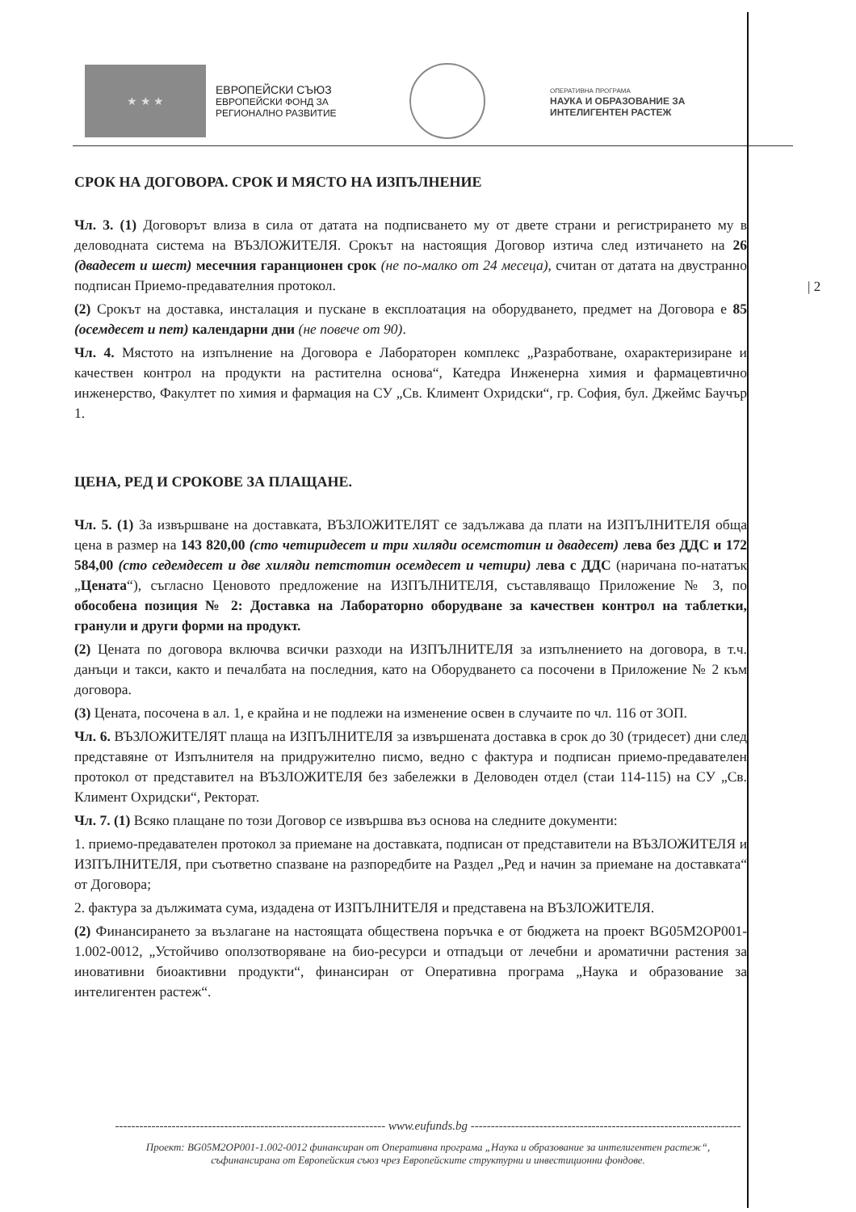★ ★ ★
ЕВРОПЕЙСКИ СЪЮЗ
ЕВРОПЕЙСКИ ФОНД ЗА
РЕГИОНАЛНО РАЗВИТИЕ
ОПЕРАТИВНА ПРОГРАМА
НАУКА И ОБРАЗОВАНИЕ ЗА
ИНТЕЛИГЕНТЕН РАСТЕЖ
| 2
СРОК НА ДОГОВОРА. СРОК И МЯСТО НА ИЗПЪЛНЕНИЕ
Чл. 3. (1) Договорът влиза в сила от датата на подписването му от двете страни и регистрирането му в деловодната система на ВЪЗЛОЖИТЕЛЯ. Срокът на настоящия Договор изтича след изтичането на 26 (двадесет и шест) месечния гаранционен срок (не по-малко от 24 месеца), считан от датата на двустранно подписан Приемо-предавателния протокол.
(2) Срокът на доставка, инсталация и пускане в експлоатация на оборудването, предмет на Договора е 85 (осемдесет и пет) календарни дни (не повече от 90).
Чл. 4. Мястото на изпълнение на Договора е Лабораторен комплекс „Разработване, охарактеризиране и качествен контрол на продукти на растителна основа“, Катедра Инженерна химия и фармацевтично инженерство, Факултет по химия и фармация на СУ „Св. Климент Охридски“, гр. София, бул. Джеймс Баучър 1.
ЦЕНА, РЕД И СРОКОВЕ ЗА ПЛАЩАНЕ.
Чл. 5. (1) За извършване на доставката, ВЪЗЛОЖИТЕЛЯТ се задължава да плати на ИЗПЪЛНИТЕЛЯ обща цена в размер на 143 820,00 (сто четиридесет и три хиляди осемстотин и двадесет) лева без ДДС и 172 584,00 (сто седемдесет и две хиляди петстотин осемдесет и четири) лева с ДДС (наричана по-нататък „Цената“), съгласно Ценовото предложение на ИЗПЪЛНИТЕЛЯ, съставляващо Приложение № 3, по обособена позиция № 2: Доставка на Лабораторно оборудване за качествен контрол на таблетки, гранули и други форми на продукт.
(2) Цената по договора включва всички разходи на ИЗПЪЛНИТЕЛЯ за изпълнението на договора, в т.ч. данъци и такси, както и печалбата на последния, като на Оборудването са посочени в Приложение № 2 към договора.
(3) Цената, посочена в ал. 1, е крайна и не подлежи на изменение освен в случаите по чл. 116 от ЗОП.
Чл. 6. ВЪЗЛОЖИТЕЛЯТ плаща на ИЗПЪЛНИТЕЛЯ за извършената доставка в срок до 30 (тридесет) дни след представяне от Изпълнителя на придружително писмо, ведно с фактура и подписан приемо-предавателен протокол от представител на ВЪЗЛОЖИТЕЛЯ без забележки в Деловоден отдел (стаи 114-115) на СУ „Св. Климент Охридски“, Ректорат.
Чл. 7. (1) Всяко плащане по този Договор се извършва въз основа на следните документи:
1. приемо-предавателен протокол за приемане на доставката, подписан от представители на ВЪЗЛОЖИТЕЛЯ и ИЗПЪЛНИТЕЛЯ, при съответно спазване на разпоредбите на Раздел „Ред и начин за приемане на доставката“ от Договора;
2. фактура за дължимата сума, издадена от ИЗПЪЛНИТЕЛЯ и представена на ВЪЗЛОЖИТЕЛЯ.
(2) Финансирането за възлагане на настоящата обществена поръчка е от бюджета на проект BG05M2OP001-1.002-0012, „Устойчиво оползотворяване на био-ресурси и отпадъци от лечебни и ароматични растения за иновативни биоактивни продукти“, финансиран от Оперативна програма „Наука и образование за интелигентен растеж“.
------------------------------------------------------------------- www.eufunds.bg -------------------------------------------------------------------
Проект: BG05M2OP001-1.002-0012 финансиран от Оперативна програма „Наука и образование за интелигентен растеж“,
съфинансирана от Европейския съюз чрез Европейските структурни и инвестиционни фондове.